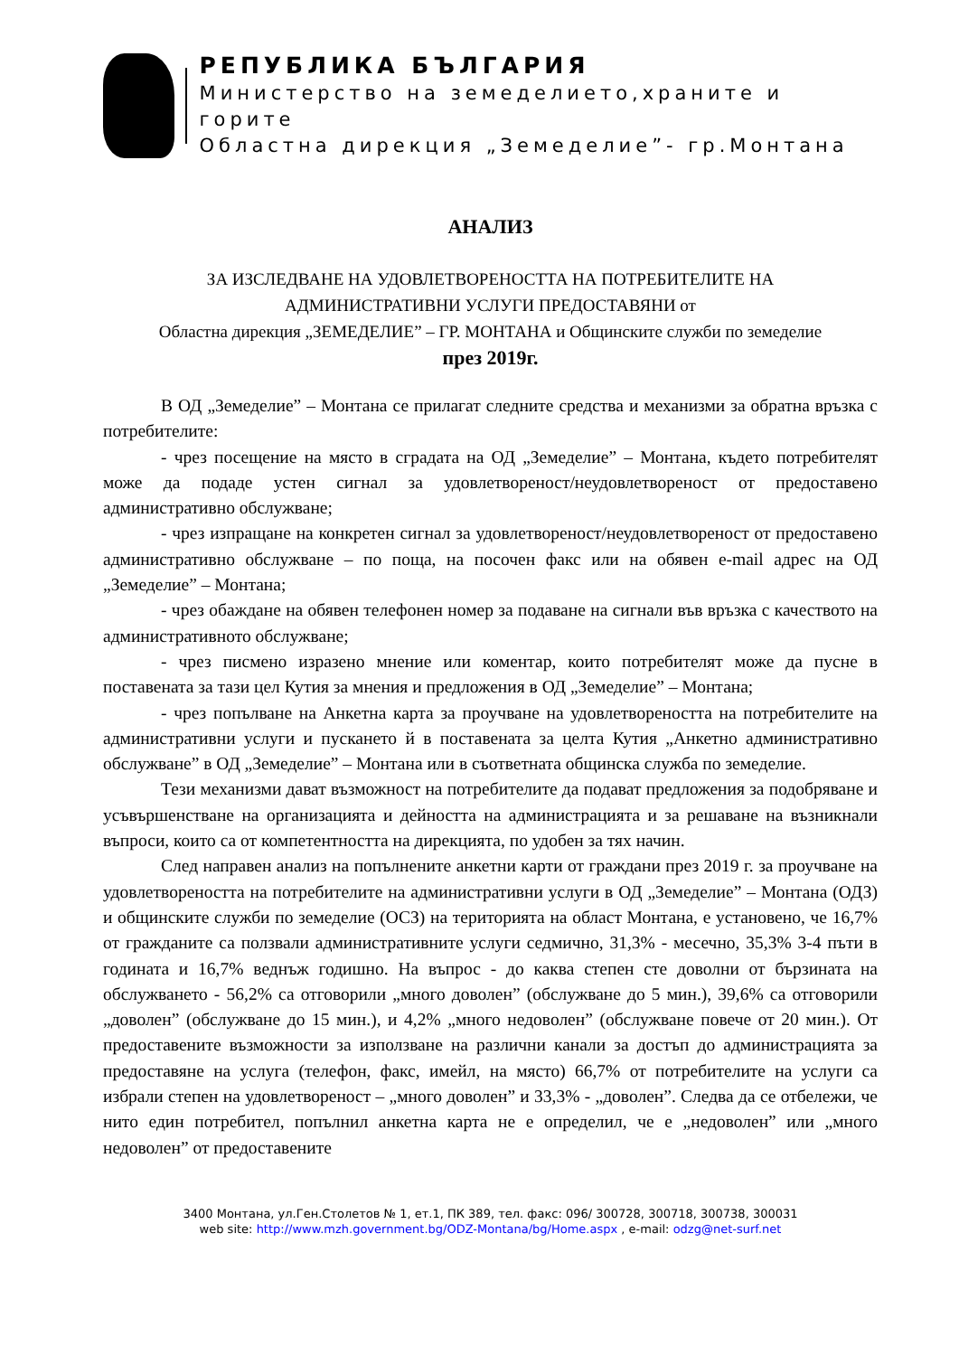РЕПУБЛИКА БЪЛГАРИЯ
Министерство на земеделието,храните и горите
Областна дирекция „Земеделие”- гр.Монтана
АНАЛИЗ
ЗА ИЗСЛЕДВАНЕ НА УДОВЛЕТВОРЕНОСТТА НА ПОТРЕБИТЕЛИТЕ НА
АДМИНИСТРАТИВНИ УСЛУГИ ПРЕДОСТАВЯНИ от
Областна дирекция „ЗЕМЕДЕЛИЕ” – ГР. МОНТАНА и Общинските служби по земеделие
през 2019г.
В ОД „Земеделие” – Монтана се прилагат следните средства и механизми за обратна връзка с потребителите:
- чрез посещение на място в сградата на ОД „Земеделие” – Монтана, където потребителят може да подаде устен сигнал за удовлетвореност/неудовлетвореност от предоставено административно обслужване;
- чрез изпращане на конкретен сигнал за удовлетвореност/неудовлетвореност от предоставено административно обслужване – по поща, на посочен факс или на обявен e-mail адрес на ОД „Земеделие” – Монтана;
- чрез обаждане на обявен телефонен номер за подаване на сигнали във връзка с качеството на административното обслужване;
- чрез писмено изразено мнение или коментар, които потребителят може да пусне в поставената за тази цел Кутия за мнения и предложения в ОД „Земеделие” – Монтана;
- чрез попълване на Анкетна карта за проучване на удовлетвореността на потребителите на административни услуги и пускането й в поставената за целта Кутия „Анкетно административно обслужване” в ОД „Земеделие” – Монтана или в съответната общинска служба по земеделие.
Тези механизми дават възможност на потребителите да подават предложения за подобряване и усъвършенстване на организацията и дейността на администрацията и за решаване на възникнали въпроси, които са от компетентността на дирекцията, по удобен за тях начин.
След направен анализ на попълнените анкетни карти от граждани през 2019 г. за проучване на удовлетвореността на потребителите на административни услуги в ОД „Земеделие” – Монтана (ОДЗ) и общинските служби по земеделие (ОСЗ) на територията на област Монтана, е установено, че 16,7% от гражданите са ползвали административните услуги седмично, 31,3% - месечно, 35,3% 3-4 пъти в годината и 16,7% веднъж годишно. На въпрос - до каква степен сте доволни от бързината на обслужването - 56,2% са отговорили „много доволен” (обслужване до 5 мин.), 39,6% са отговорили „доволен” (обслужване до 15 мин.), и 4,2% „много недоволен” (обслужване повече от 20 мин.). От предоставените възможности за използване на различни канали за достъп до администрацията за предоставяне на услуга (телефон, факс, имейл, на място) 66,7% от потребителите на услуги са избрали степен на удовлетвореност – „много доволен” и 33,3% - „доволен”. Следва да се отбележи, че нито един потребител, попълнил анкетна карта не е определил, че е „недоволен” или „много недоволен” от предоставените
3400 Монтана, ул.Ген.Столетов № 1, ет.1, ПК 389, тел. факс: 096/ 300728, 300718, 300738, 300031
web site: http://www.mzh.government.bg/ODZ-Montana/bg/Home.aspx , e-mail: odzg@net-surf.net